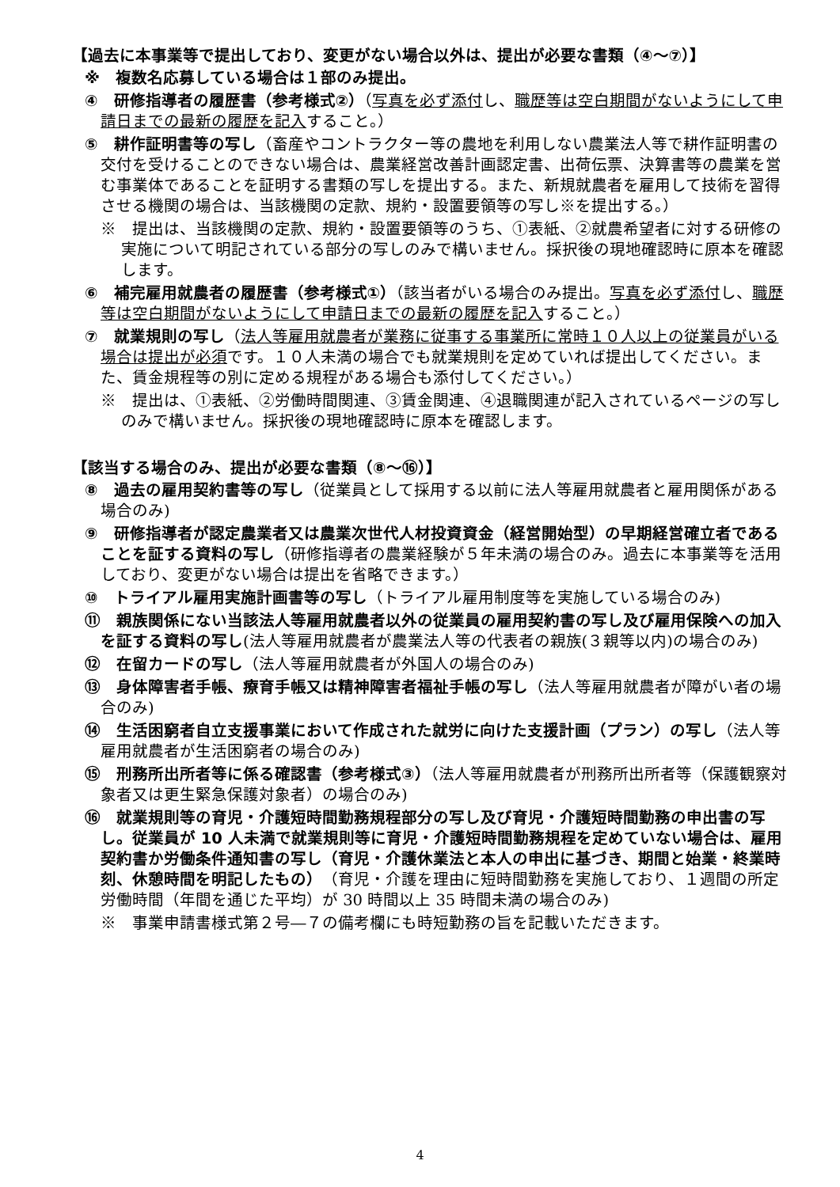【過去に本事業等で提出しており、変更がない場合以外は、提出が必要な書類（④～⑦）】
※　複数名応募している場合は１部のみ提出。
④　研修指導者の履歴書（参考様式②）（写真を必ず添付し、職歴等は空白期間がないようにして申請日までの最新の履歴を記入すること。）
⑤　耕作証明書等の写し（畜産やコントラクター等の農地を利用しない農業法人等で耕作証明書の交付を受けることのできない場合は、農業経営改善計画認定書、出荷伝票、決算書等の農業を営む事業体であることを証明する書類の写しを提出する。また、新規就農者を雇用して技術を習得させる機関の場合は、当該機関の定款、規約・設置要領等の写し※を提出する。）
※　提出は、当該機関の定款、規約・設置要領等のうち、①表紙、②就農希望者に対する研修の実施について明記されている部分の写しのみで構いません。採択後の現地確認時に原本を確認します。
⑥　補完雇用就農者の履歴書（参考様式①）（該当者がいる場合のみ提出。写真を必ず添付し、職歴等は空白期間がないようにして申請日までの最新の履歴を記入すること。）
⑦　就業規則の写し（法人等雇用就農者が業務に従事する事業所に常時１０人以上の従業員がいる場合は提出が必須です。１０人未満の場合でも就業規則を定めていれば提出してください。また、賃金規程等の別に定める規程がある場合も添付してください。）
※　提出は、①表紙、②労働時間関連、③賃金関連、④退職関連が記入されているページの写しのみで構いません。採択後の現地確認時に原本を確認します。
【該当する場合のみ、提出が必要な書類（⑧～⑯）】
⑧　過去の雇用契約書等の写し（従業員として採用する以前に法人等雇用就農者と雇用関係がある場合のみ)
⑨　研修指導者が認定農業者又は農業次世代人材投資資金（経営開始型）の早期経営確立者であることを証する資料の写し（研修指導者の農業経験が５年未満の場合のみ。過去に本事業等を活用しており、変更がない場合は提出を省略できます。）
⑩　トライアル雇用実施計画書等の写し（トライアル雇用制度等を実施している場合のみ)
⑪　親族関係にない当該法人等雇用就農者以外の従業員の雇用契約書の写し及び雇用保険への加入を証する資料の写し(法人等雇用就農者が農業法人等の代表者の親族(３親等以内)の場合のみ)
⑫　在留カードの写し（法人等雇用就農者が外国人の場合のみ)
⑬　身体障害者手帳、療育手帳又は精神障害者福祉手帳の写し（法人等雇用就農者が障がい者の場合のみ)
⑭　生活困窮者自立支援事業において作成された就労に向けた支援計画（プラン）の写し（法人等雇用就農者が生活困窮者の場合のみ)
⑮　刑務所出所者等に係る確認書（参考様式③）（法人等雇用就農者が刑務所出所者等（保護観察対象者又は更生緊急保護対象者）の場合のみ)
⑯　就業規則等の育児・介護短時間勤務規程部分の写し及び育児・介護短時間勤務の申出書の写し。従業員が 10 人未満で就業規則等に育児・介護短時間勤務規程を定めていない場合は、雇用契約書か労働条件通知書の写し（育児・介護休業法と本人の申出に基づき、期間と始業・終業時刻、休憩時間を明記したもの）（育児・介護を理由に短時間勤務を実施しており、１週間の所定労働時間（年間を通じた平均）が 30 時間以上 35 時間未満の場合のみ)
※　事業申請書様式第２号―７の備考欄にも時短勤務の旨を記載いただきます。
4